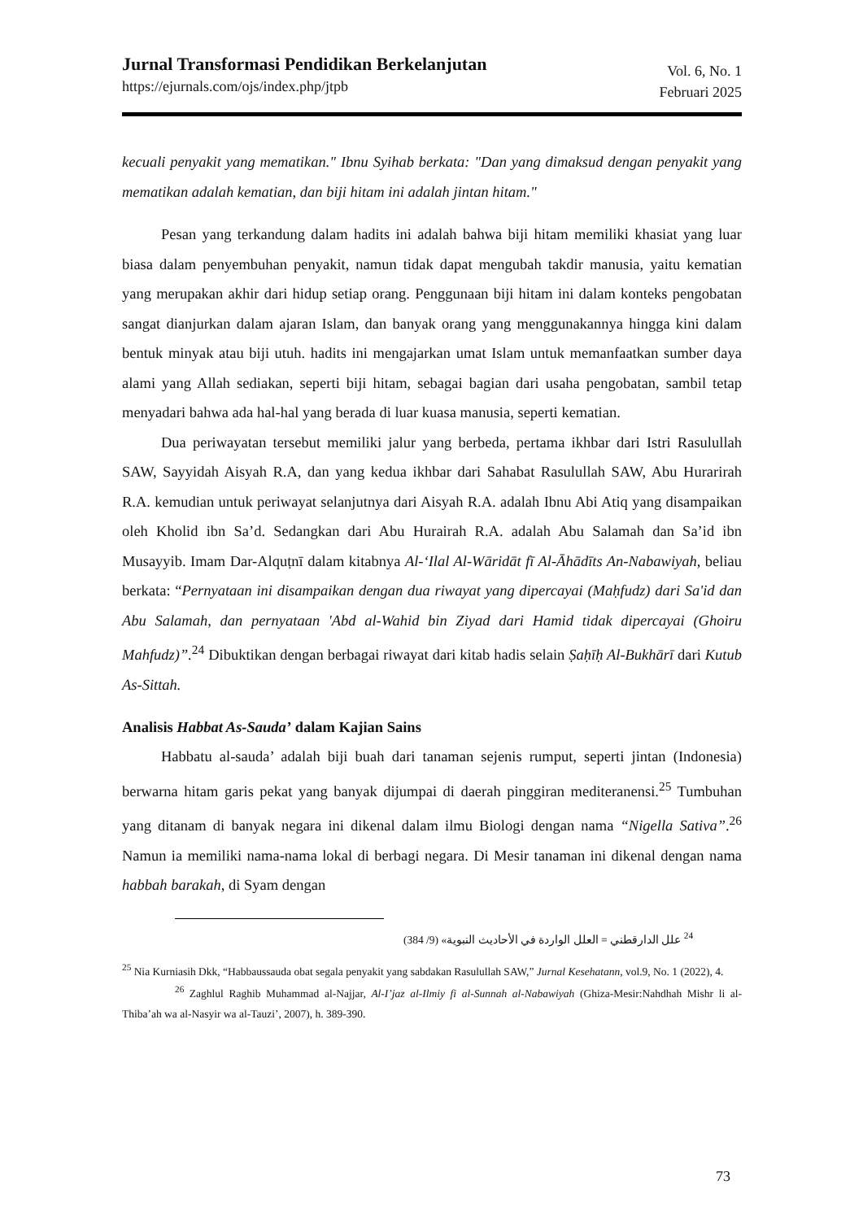Jurnal Transformasi Pendidikan Berkelanjutan
https://ejurnals.com/ojs/index.php/jtpb
Vol. 6, No. 1
Februari 2025
kecuali penyakit yang mematikan." Ibnu Syihab berkata: "Dan yang dimaksud dengan penyakit yang mematikan adalah kematian, dan biji hitam ini adalah jintan hitam."
Pesan yang terkandung dalam hadits ini adalah bahwa biji hitam memiliki khasiat yang luar biasa dalam penyembuhan penyakit, namun tidak dapat mengubah takdir manusia, yaitu kematian yang merupakan akhir dari hidup setiap orang. Penggunaan biji hitam ini dalam konteks pengobatan sangat dianjurkan dalam ajaran Islam, dan banyak orang yang menggunakannya hingga kini dalam bentuk minyak atau biji utuh. hadits ini mengajarkan umat Islam untuk memanfaatkan sumber daya alami yang Allah sediakan, seperti biji hitam, sebagai bagian dari usaha pengobatan, sambil tetap menyadari bahwa ada hal-hal yang berada di luar kuasa manusia, seperti kematian.
Dua periwayatan tersebut memiliki jalur yang berbeda, pertama ikhbar dari Istri Rasulullah SAW, Sayyidah Aisyah R.A, dan yang kedua ikhbar dari Sahabat Rasulullah SAW, Abu Hurarirah R.A. kemudian untuk periwayat selanjutnya dari Aisyah R.A. adalah Ibnu Abi Atiq yang disampaikan oleh Kholid ibn Sa’d. Sedangkan dari Abu Hurairah R.A. adalah Abu Salamah dan Sa’id ibn Musayyib. Imam Dar-Alquṭnī dalam kitabnya Al-‘Ilal Al-Wāridāt fī Al-Āhādīts An-Nabawiyah, beliau berkata: “Pernyataan ini disampaikan dengan dua riwayat yang dipercayai (Maḥfudz) dari Sa'id dan Abu Salamah, dan pernyataan 'Abd al-Wahid bin Ziyad dari Hamid tidak dipercayai (Ghoiru Mahfudz)”.<sup>24</sup> Dibuktikan dengan berbagai riwayat dari kitab hadis selain Ṣaḥīḥ Al-Bukhārī dari Kutub As-Sittah.
Analisis Habbat As-Sauda’ dalam Kajian Sains
Habbatu al-sauda’ adalah biji buah dari tanaman sejenis rumput, seperti jintan (Indonesia) berwarna hitam garis pekat yang banyak dijumpai di daerah pinggiran mediteranensi.<sup>25</sup> Tumbuhan yang ditanam di banyak negara ini dikenal dalam ilmu Biologi dengan nama “Nigella Sativa”.<sup>26</sup> Namun ia memiliki nama-nama lokal di berbagi negara. Di Mesir tanaman ini dikenal dengan nama habbah barakah, di Syam dengan
<sup>24</sup> علل الدارقطني = العلل الواردة في الأحاديث النبوية» (9/ 384)
<sup>25</sup> Nia Kurniasih Dkk, “Habbaussauda obat segala penyakit yang sabdakan Rasulullah SAW,” Jurnal Kesehatann, vol.9, No. 1 (2022), 4.
<sup>26</sup> Zaghlul Raghib Muhammad al-Najjar, Al-I’jaz al-Ilmiy fi al-Sunnah al-Nabawiyah (Ghiza-Mesir:Nahdhah Mishr li al-Thiba’ah wa al-Nasyir wa al-Tauzi’, 2007), h. 389-390.
73